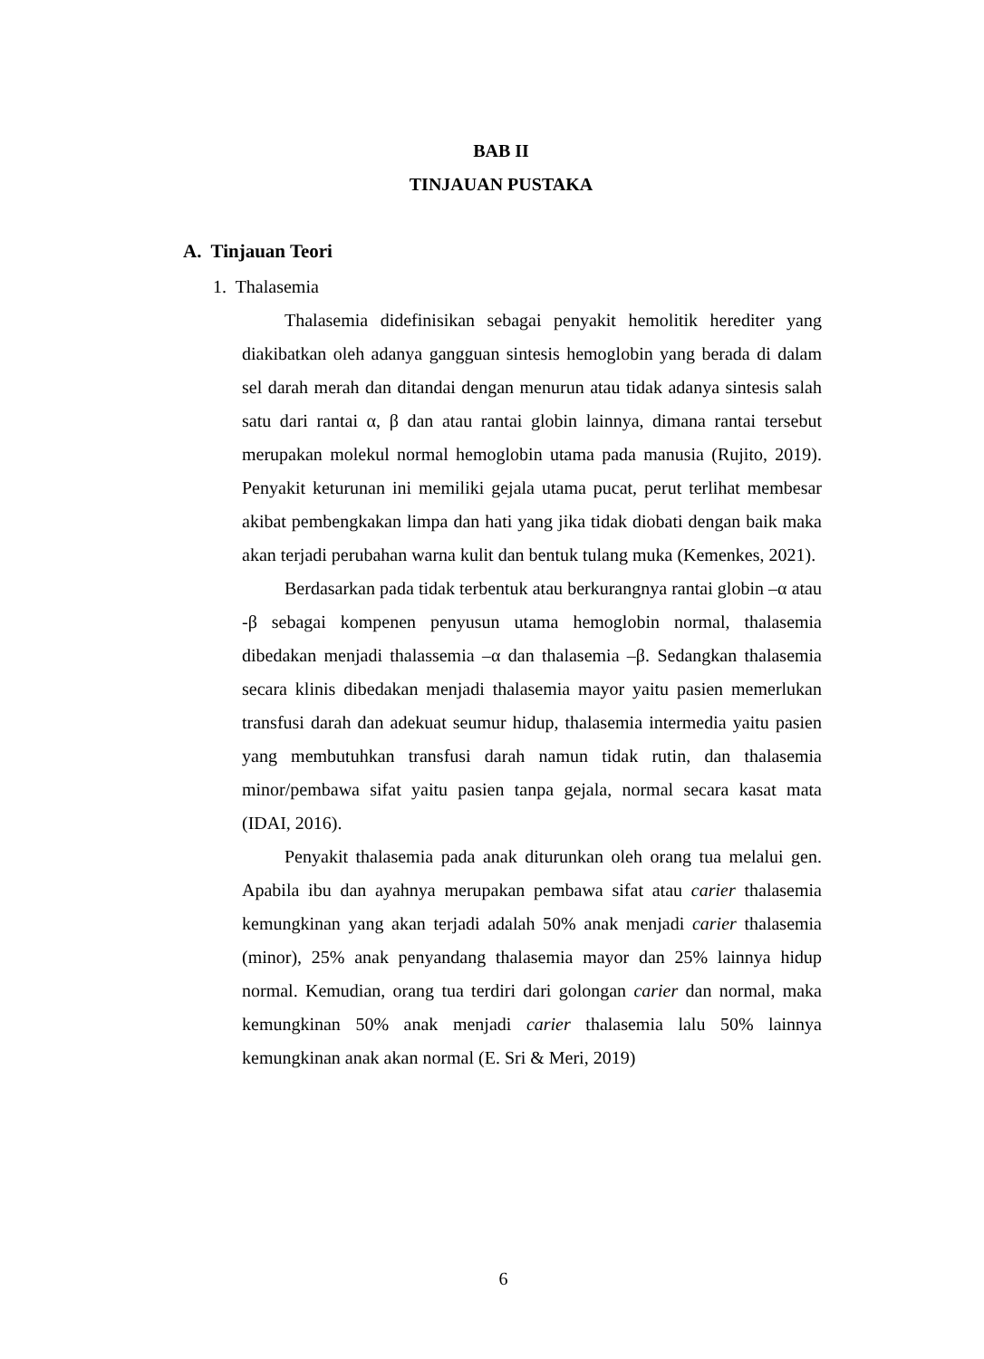BAB II
TINJAUAN PUSTAKA
A. Tinjauan Teori
1. Thalasemia
Thalasemia didefinisikan sebagai penyakit hemolitik herediter yang diakibatkan oleh adanya gangguan sintesis hemoglobin yang berada di dalam sel darah merah dan ditandai dengan menurun atau tidak adanya sintesis salah satu dari rantai α, β dan atau rantai globin lainnya, dimana rantai tersebut merupakan molekul normal hemoglobin utama pada manusia (Rujito, 2019). Penyakit keturunan ini memiliki gejala utama pucat, perut terlihat membesar akibat pembengkakan limpa dan hati yang jika tidak diobati dengan baik maka akan terjadi perubahan warna kulit dan bentuk tulang muka (Kemenkes, 2021).
Berdasarkan pada tidak terbentuk atau berkurangnya rantai globin –α atau -β sebagai kompenen penyusun utama hemoglobin normal, thalasemia dibedakan menjadi thalassemia –α dan thalasemia –β. Sedangkan thalasemia secara klinis dibedakan menjadi thalasemia mayor yaitu pasien memerlukan transfusi darah dan adekuat seumur hidup, thalasemia intermedia yaitu pasien yang membutuhkan transfusi darah namun tidak rutin, dan thalasemia minor/pembawa sifat yaitu pasien tanpa gejala, normal secara kasat mata (IDAI, 2016).
Penyakit thalasemia pada anak diturunkan oleh orang tua melalui gen. Apabila ibu dan ayahnya merupakan pembawa sifat atau carier thalasemia kemungkinan yang akan terjadi adalah 50% anak menjadi carier thalasemia (minor), 25% anak penyandang thalasemia mayor dan 25% lainnya hidup normal. Kemudian, orang tua terdiri dari golongan carier dan normal, maka kemungkinan 50% anak menjadi carier thalasemia lalu 50% lainnya kemungkinan anak akan normal (E. Sri & Meri, 2019)
6